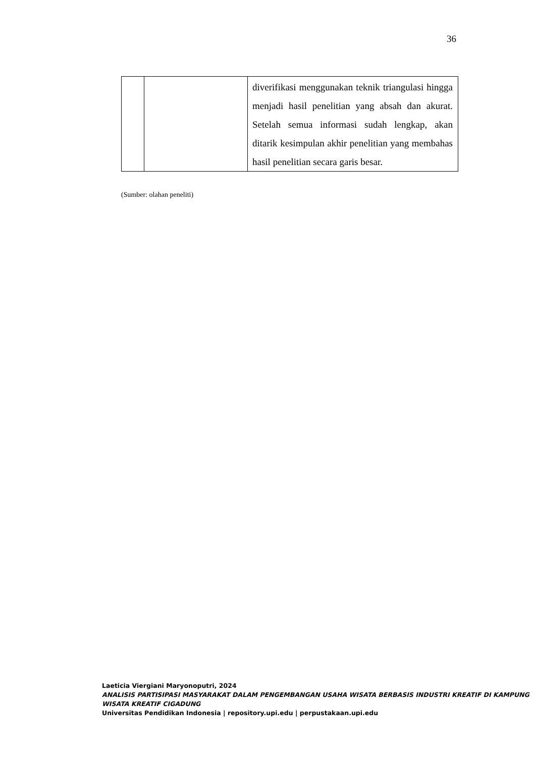36
| | | diverifikasi menggunakan teknik triangulasi hingga menjadi hasil penelitian yang absah dan akurat. Setelah semua informasi sudah lengkap, akan ditarik kesimpulan akhir penelitian yang membahas hasil penelitian secara garis besar. |
(Sumber: olahan peneliti)
Laeticia Viergiani Maryonoputri, 2024
ANALISIS PARTISIPASI MASYARAKAT DALAM PENGEMBANGAN USAHA WISATA BERBASIS INDUSTRI KREATIF DI KAMPUNG WISATA KREATIF CIGADUNG
Universitas Pendidikan Indonesia | repository.upi.edu | perpustakaan.upi.edu